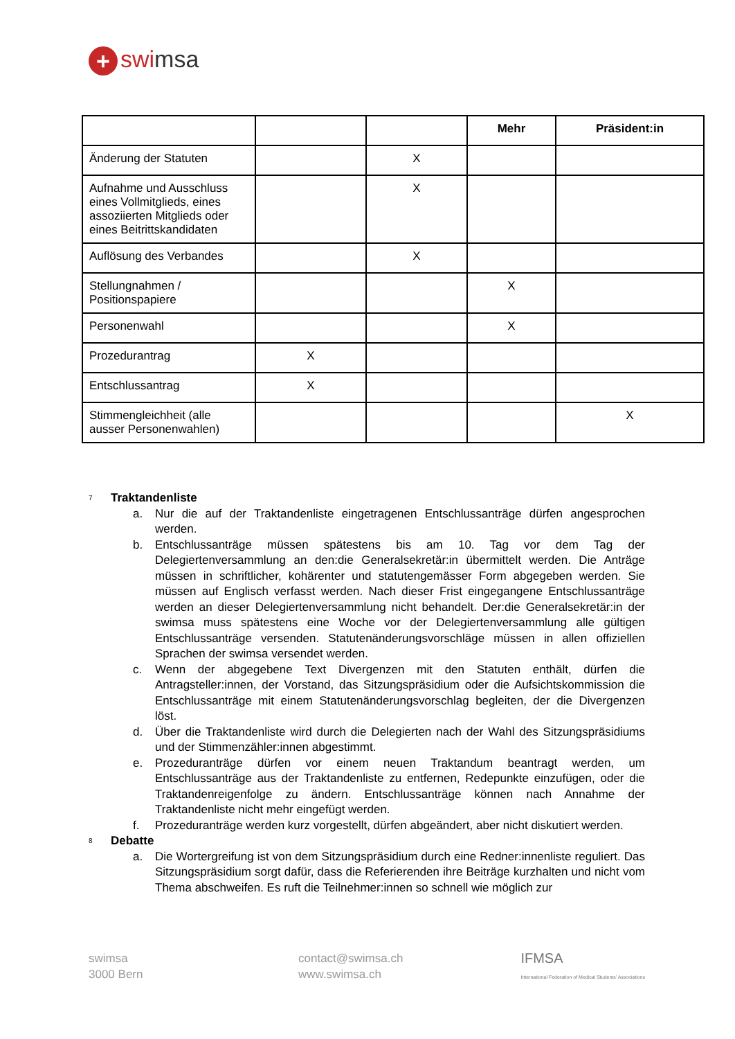+ swimsa
| | | | Mehr | Präsident:in |
| --- | --- | --- | --- | --- |
| Änderung der Statuten | | X | | |
| Aufnahme und Ausschluss eines Vollmitglieds, eines assoziierten Mitglieds oder eines Beitrittskandidaten | | X | | |
| Auflösung des Verbandes | | X | | |
| Stellungnahmen / Positionspapiere | | | X | |
| Personenwahl | | | X | |
| Prozedurantrag | X | | | |
| Entschlussantrag | X | | | |
| Stimmengleichheit (alle ausser Personenwahlen) | | | | X |
7 Traktandenliste
a. Nur die auf der Traktandenliste eingetragenen Entschlussanträge dürfen angesprochen werden.
b. Entschlussanträge müssen spätestens bis am 10. Tag vor dem Tag der Delegiertenversammlung an den:die Generalsekretär:in übermittelt werden. Die Anträge müssen in schriftlicher, kohärenter und statutengemässer Form abgegeben werden. Sie müssen auf Englisch verfasst werden. Nach dieser Frist eingegangene Entschlussanträge werden an dieser Delegiertenversammlung nicht behandelt. Der:die Generalsekretär:in der swimsa muss spätestens eine Woche vor der Delegiertenversammlung alle gültigen Entschlussanträge versenden. Statutenänderungsvorschläge müssen in allen offiziellen Sprachen der swimsa versendet werden.
c. Wenn der abgegebene Text Divergenzen mit den Statuten enthält, dürfen die Antragsteller:innen, der Vorstand, das Sitzungspräsidium oder die Aufsichtskommission die Entschlussanträge mit einem Statutenänderungsvorschlag begleiten, der die Divergenzen löst.
d. Über die Traktandenliste wird durch die Delegierten nach der Wahl des Sitzungspräsidiums und der Stimmenzähler:innen abgestimmt.
e. Prozeduranträge dürfen vor einem neuen Traktandum beantragt werden, um Entschlussanträge aus der Traktandenliste zu entfernen, Redepunkte einzufügen, oder die Traktandenreigenfolge zu ändern. Entschlussanträge können nach Annahme der Traktandenliste nicht mehr eingefügt werden.
f. Prozeduranträge werden kurz vorgestellt, dürfen abgeändert, aber nicht diskutiert werden.
8 Debatte
a. Die Wortergreifung ist von dem Sitzungspräsidium durch eine Redner:innenliste reguliert. Das Sitzungspräsidium sorgt dafür, dass die Referierenden ihre Beiträge kurzhalten und nicht vom Thema abschweifen. Es ruft die Teilnehmer:innen so schnell wie möglich zur
swimsa
3000 Bern
contact@swimsa.ch
www.swimsa.ch
IFMSA
International Federation of Medical Students' Associations